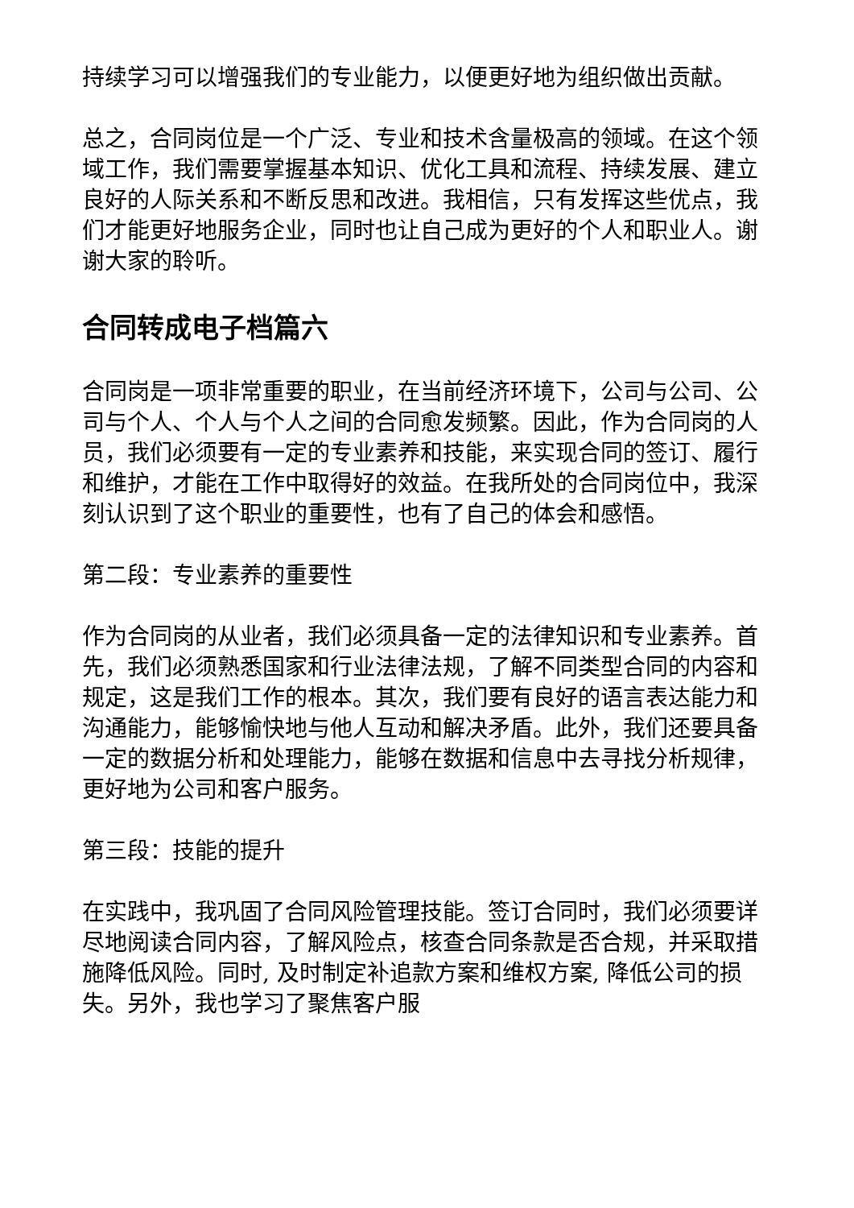持续学习可以增强我们的专业能力，以便更好地为组织做出贡献。
总之，合同岗位是一个广泛、专业和技术含量极高的领域。在这个领域工作，我们需要掌握基本知识、优化工具和流程、持续发展、建立良好的人际关系和不断反思和改进。我相信，只有发挥这些优点，我们才能更好地服务企业，同时也让自己成为更好的个人和职业人。谢谢大家的聆听。
合同转成电子档篇六
合同岗是一项非常重要的职业，在当前经济环境下，公司与公司、公司与个人、个人与个人之间的合同愈发频繁。因此，作为合同岗的人员，我们必须要有一定的专业素养和技能，来实现合同的签订、履行和维护，才能在工作中取得好的效益。在我所处的合同岗位中，我深刻认识到了这个职业的重要性，也有了自己的体会和感悟。
第二段：专业素养的重要性
作为合同岗的从业者，我们必须具备一定的法律知识和专业素养。首先，我们必须熟悉国家和行业法律法规，了解不同类型合同的内容和规定，这是我们工作的根本。其次，我们要有良好的语言表达能力和沟通能力，能够愉快地与他人互动和解决矛盾。此外，我们还要具备一定的数据分析和处理能力，能够在数据和信息中去寻找分析规律，更好地为公司和客户服务。
第三段：技能的提升
在实践中，我巩固了合同风险管理技能。签订合同时，我们必须要详尽地阅读合同内容，了解风险点，核查合同条款是否合规，并采取措施降低风险。同时, 及时制定补追款方案和维权方案, 降低公司的损失。另外，我也学习了聚焦客户服